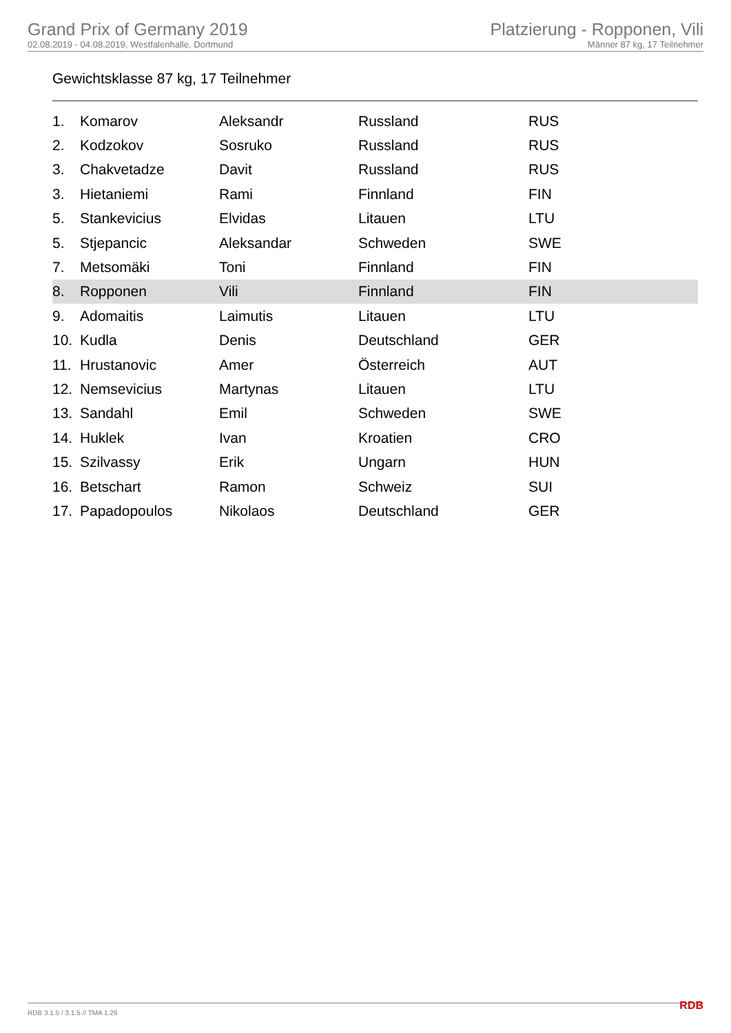Grand Prix of Germany 2019
02.08.2019 - 04.08.2019, Westfalenhalle, Dortmund
Platzierung - Ropponen, Vili
Männer 87 kg, 17 Teilnehmer
Gewichtsklasse 87 kg, 17 Teilnehmer
| 1. | Komarov | Aleksandr | Russland | RUS |
| 2. | Kodzokov | Sosruko | Russland | RUS |
| 3. | Chakvetadze | Davit | Russland | RUS |
| 3. | Hietaniemi | Rami | Finnland | FIN |
| 5. | Stankevicius | Elvidas | Litauen | LTU |
| 5. | Stjepancic | Aleksandar | Schweden | SWE |
| 7. | Metsomäki | Toni | Finnland | FIN |
| 8. | Ropponen | Vili | Finnland | FIN |
| 9. | Adomaitis | Laimutis | Litauen | LTU |
| 10. | Kudla | Denis | Deutschland | GER |
| 11. | Hrustanovic | Amer | Österreich | AUT |
| 12. | Nemsevicius | Martynas | Litauen | LTU |
| 13. | Sandahl | Emil | Schweden | SWE |
| 14. | Huklek | Ivan | Kroatien | CRO |
| 15. | Szilvassy | Erik | Ungarn | HUN |
| 16. | Betschart | Ramon | Schweiz | SUI |
| 17. | Papadopoulos | Nikolaos | Deutschland | GER |
RDB 3.1.5 / 3.1.5 // TMA 1.26 RDB